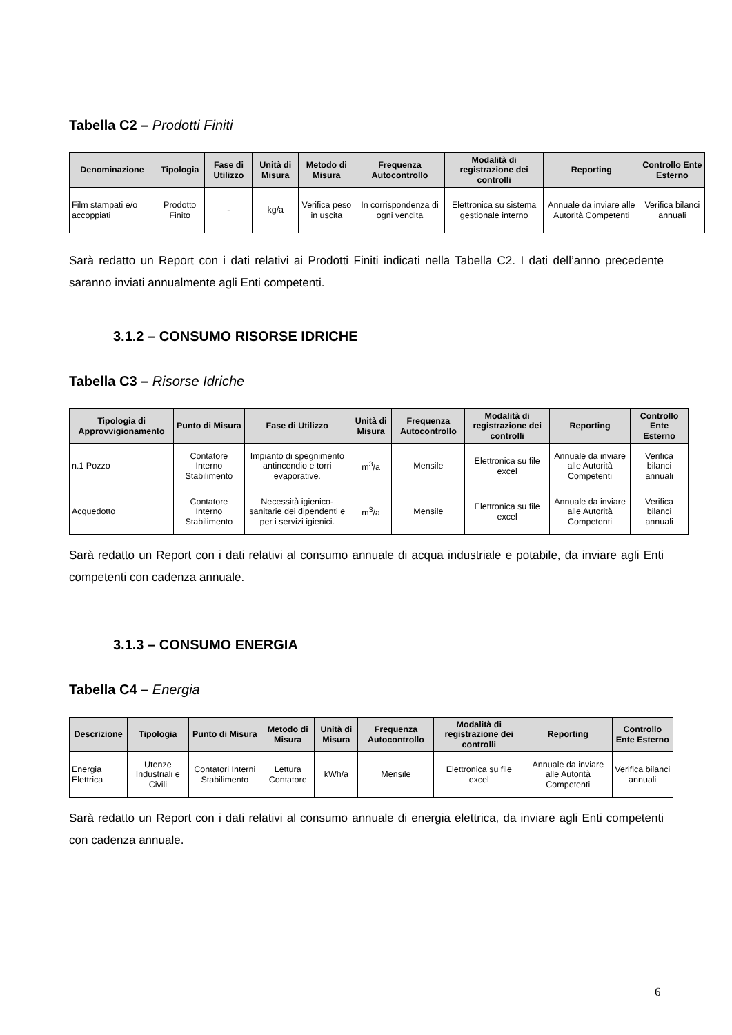Tabella C2 – Prodotti Finiti
| Denominazione | Tipologia | Fase di Utilizzo | Unità di Misura | Metodo di Misura | Frequenza Autocontrollo | Modalità di registrazione dei controlli | Reporting | Controllo Ente Esterno |
| --- | --- | --- | --- | --- | --- | --- | --- | --- |
| Film stampati e/o accoppiati | Prodotto Finito | - | kg/a | Verifica peso in uscita | In corrispondenza di ogni vendita | Elettronica su sistema gestionale interno | Annuale da inviare alle Autorità Competenti | Verifica bilanci annuali |
Sarà redatto un Report con i dati relativi ai Prodotti Finiti indicati nella Tabella C2. I dati dell’anno precedente saranno inviati annualmente agli Enti competenti.
3.1.2 – CONSUMO RISORSE IDRICHE
Tabella C3 – Risorse Idriche
| Tipologia di Approvvigionamento | Punto di Misura | Fase di Utilizzo | Unità di Misura | Frequenza Autocontrollo | Modalità di registrazione dei controlli | Reporting | Controllo Ente Esterno |
| --- | --- | --- | --- | --- | --- | --- | --- |
| n.1 Pozzo | Contatore Interno Stabilimento | Impianto di spegnimento antincendio e torri evaporative. | m<sup>3</sup>/a | Mensile | Elettronica su file excel | Annuale da inviare alle Autorità Competenti | Verifica bilanci annuali |
| Acquedotto | Contatore Interno Stabilimento | Necessità igienico-sanitarie dei dipendenti e per i servizi igienici. | m<sup>3</sup>/a | Mensile | Elettronica su file excel | Annuale da inviare alle Autorità Competenti | Verifica bilanci annuali |
Sarà redatto un Report con i dati relativi al consumo annuale di acqua industriale e potabile, da inviare agli Enti competenti con cadenza annuale.
3.1.3 – CONSUMO ENERGIA
Tabella C4 – Energia
| Descrizione | Tipologia | Punto di Misura | Metodo di Misura | Unità di Misura | Frequenza Autocontrollo | Modalità di registrazione dei controlli | Reporting | Controllo Ente Esterno |
| --- | --- | --- | --- | --- | --- | --- | --- | --- |
| Energia Elettrica | Utenze Industriali e Civili | Contatori Interni Stabilimento | Lettura Contatore | kWh/a | Mensile | Elettronica su file excel | Annuale da inviare alle Autorità Competenti | Verifica bilanci annuali |
Sarà redatto un Report con i dati relativi al consumo annuale di energia elettrica, da inviare agli Enti competenti con cadenza annuale.
6